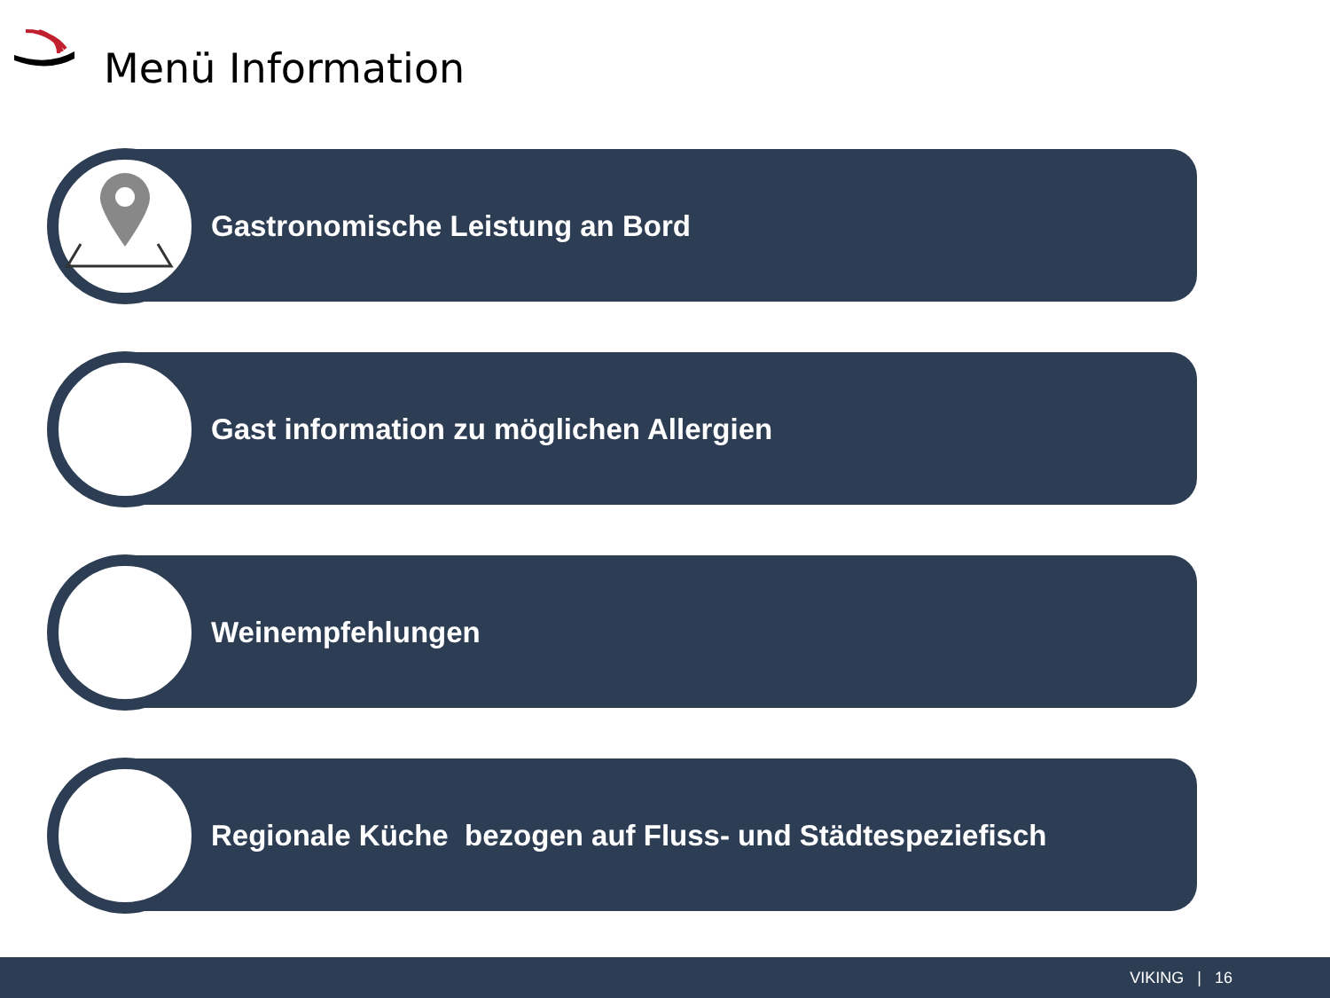Menü Information
Gastronomische Leistung an Bord
Gast information zu möglichen Allergien
Weinempfehlungen
Regionale Küche bezogen auf Fluss- und Städtespeziefisch
VIKING | 16